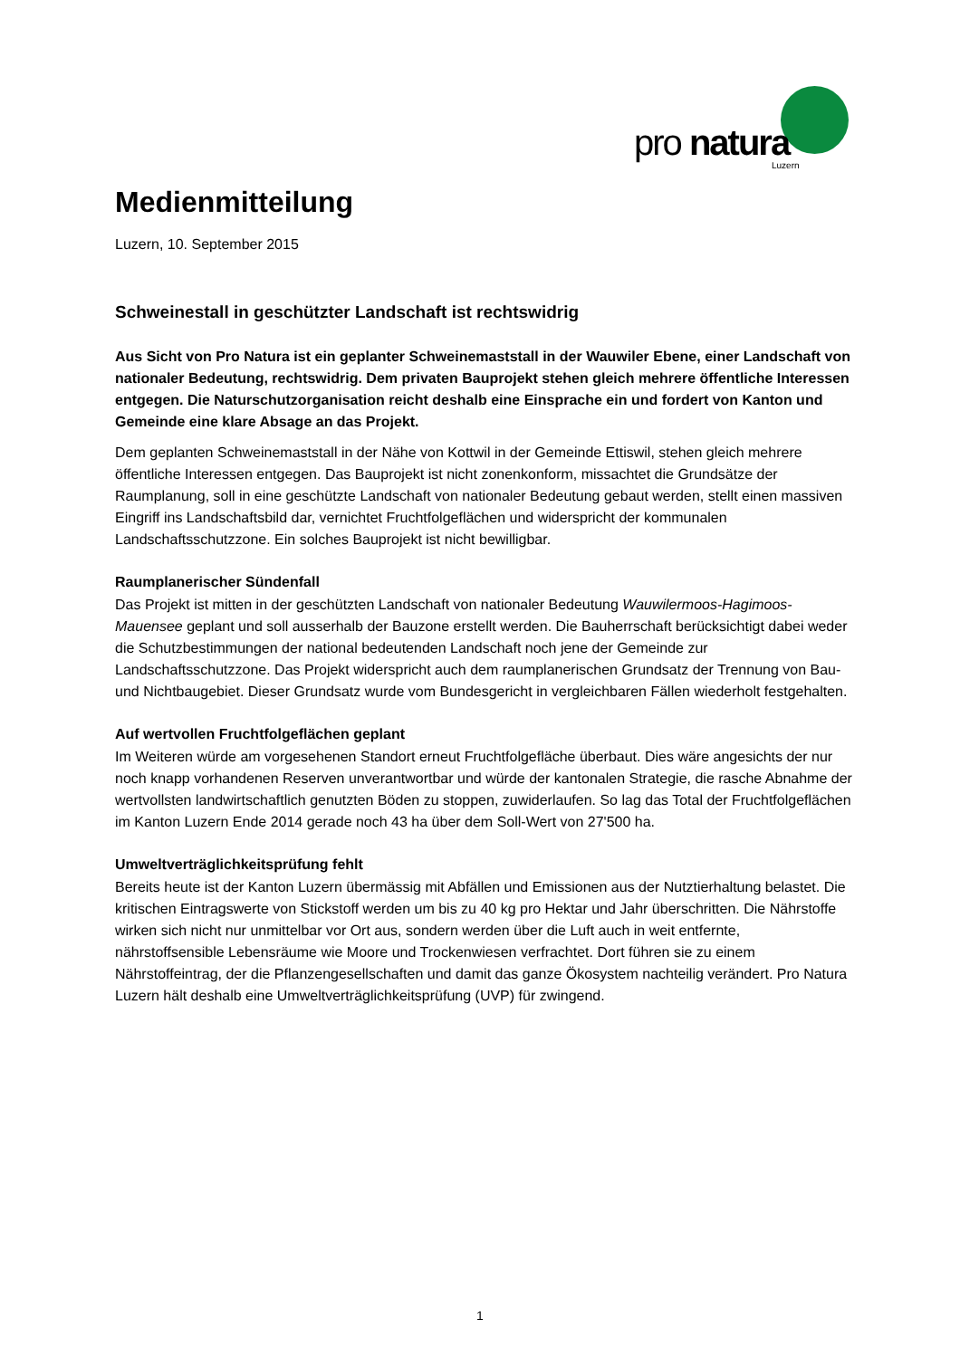pro natura
Luzern
Medienmitteilung
Luzern, 10. September 2015
Schweinestall in geschützter Landschaft ist rechtswidrig
Aus Sicht von Pro Natura ist ein geplanter Schweinemaststall in der Wauwiler Ebene, einer Landschaft von nationaler Bedeutung, rechtswidrig. Dem privaten Bauprojekt stehen gleich mehrere öffentliche Interessen entgegen. Die Naturschutzorganisation reicht deshalb eine Einsprache ein und fordert von Kanton und Gemeinde eine klare Absage an das Projekt.
Dem geplanten Schweinemaststall in der Nähe von Kottwil in der Gemeinde Ettiswil, stehen gleich mehrere öffentliche Interessen entgegen. Das Bauprojekt ist nicht zonenkonform, missachtet die Grundsätze der Raumplanung, soll in eine geschützte Landschaft von nationaler Bedeutung gebaut werden, stellt einen massiven Eingriff ins Landschaftsbild dar, vernichtet Fruchtfolgeflächen und widerspricht der kommunalen Landschaftsschutzzone. Ein solches Bauprojekt ist nicht bewilligbar.
Raumplanerischer Sündenfall
Das Projekt ist mitten in der geschützten Landschaft von nationaler Bedeutung Wauwilermoos-Hagimoos-Mauensee geplant und soll ausserhalb der Bauzone erstellt werden. Die Bauherrschaft berücksichtigt dabei weder die Schutzbestimmungen der national bedeutenden Landschaft noch jene der Gemeinde zur Landschaftsschutzzone. Das Projekt widerspricht auch dem raumplanerischen Grundsatz der Trennung von Bau- und Nichtbaugebiet. Dieser Grundsatz wurde vom Bundesgericht in vergleichbaren Fällen wiederholt festgehalten.
Auf wertvollen Fruchtfolgeflächen geplant
Im Weiteren würde am vorgesehenen Standort erneut Fruchtfolgefläche überbaut. Dies wäre angesichts der nur noch knapp vorhandenen Reserven unverantwortbar und würde der kantonalen Strategie, die rasche Abnahme der wertvollsten landwirtschaftlich genutzten Böden zu stoppen, zuwiderlaufen. So lag das Total der Fruchtfolgeflächen im Kanton Luzern Ende 2014 gerade noch 43 ha über dem Soll-Wert von 27'500 ha.
Umweltverträglichkeitsprüfung fehlt
Bereits heute ist der Kanton Luzern übermässig mit Abfällen und Emissionen aus der Nutztierhaltung belastet. Die kritischen Eintragswerte von Stickstoff werden um bis zu 40 kg pro Hektar und Jahr überschritten. Die Nährstoffe wirken sich nicht nur unmittelbar vor Ort aus, sondern werden über die Luft auch in weit entfernte, nährstoffsensible Lebensräume wie Moore und Trockenwiesen verfrachtet. Dort führen sie zu einem Nährstoffeintrag, der die Pflanzengesellschaften und damit das ganze Ökosystem nachteilig verändert. Pro Natura Luzern hält deshalb eine Umweltverträglichkeitsprüfung (UVP) für zwingend.
1